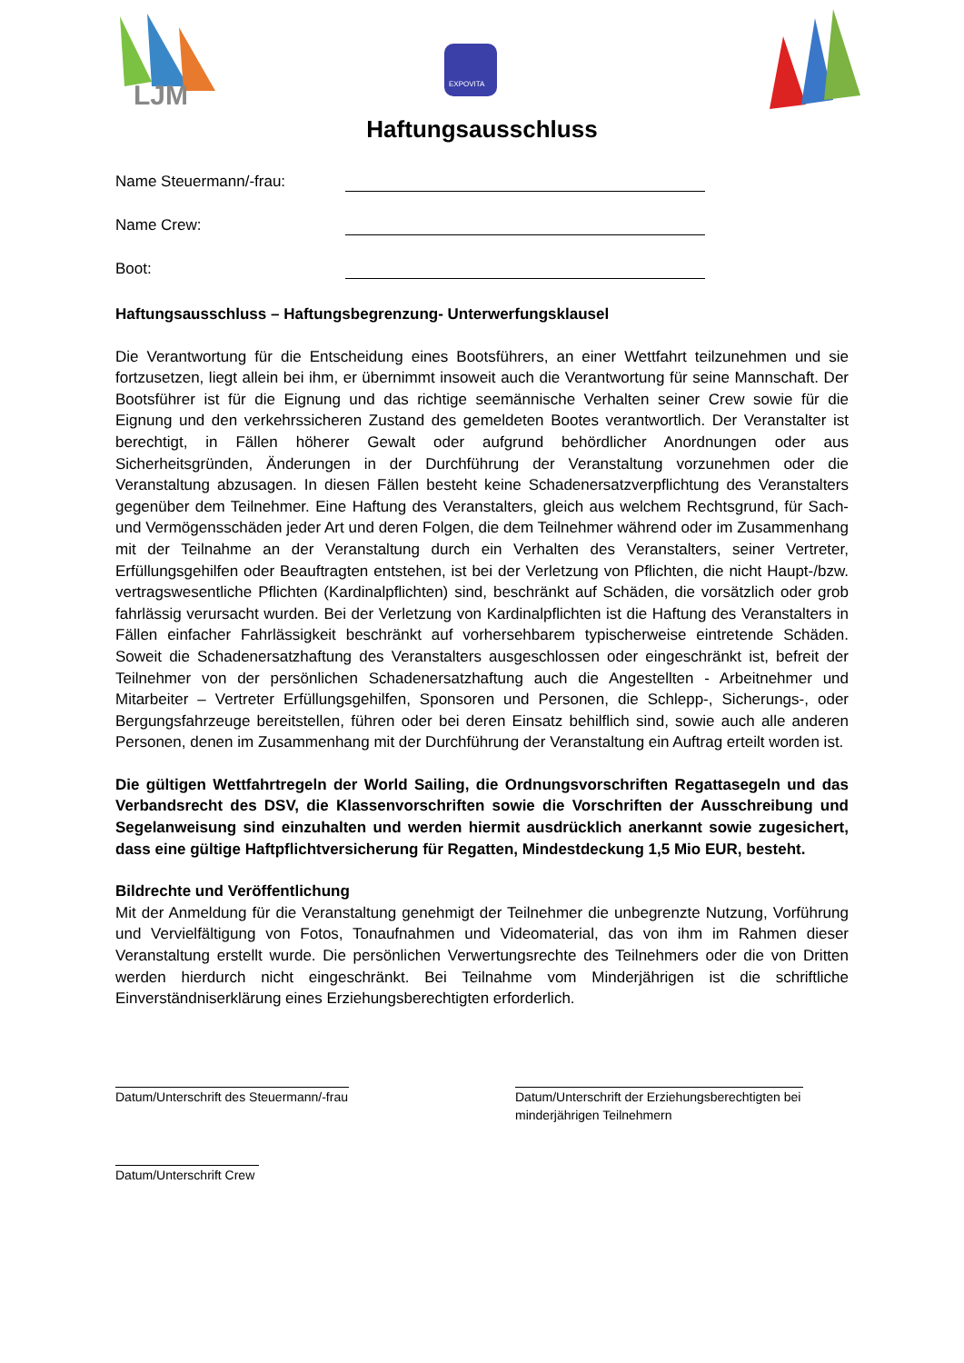LJM
EXPOVITA
Haftungsausschluss
Name Steuermann/-frau:
Name Crew:
Boot:
Haftungsausschluss – Haftungsbegrenzung- Unterwerfungsklausel
Die Verantwortung für die Entscheidung eines Bootsführers, an einer Wettfahrt teilzunehmen und sie fortzusetzen, liegt allein bei ihm, er übernimmt insoweit auch die Verantwortung für seine Mannschaft. Der Bootsführer ist für die Eignung und das richtige seemännische Verhalten seiner Crew sowie für die Eignung und den verkehrssicheren Zustand des gemeldeten Bootes verantwortlich. Der Veranstalter ist berechtigt, in Fällen höherer Gewalt oder aufgrund behördlicher Anordnungen oder aus Sicherheitsgründen, Änderungen in der Durchführung der Veranstaltung vorzunehmen oder die Veranstaltung abzusagen. In diesen Fällen besteht keine Schadenersatzverpflichtung des Veranstalters gegenüber dem Teilnehmer. Eine Haftung des Veranstalters, gleich aus welchem Rechtsgrund, für Sach- und Vermögensschäden jeder Art und deren Folgen, die dem Teilnehmer während oder im Zusammenhang mit der Teilnahme an der Veranstaltung durch ein Verhalten des Veranstalters, seiner Vertreter, Erfüllungsgehilfen oder Beauftragten entstehen, ist bei der Verletzung von Pflichten, die nicht Haupt-/bzw. vertragswesentliche Pflichten (Kardinalpflichten) sind, beschränkt auf Schäden, die vorsätzlich oder grob fahrlässig verursacht wurden. Bei der Verletzung von Kardinalpflichten ist die Haftung des Veranstalters in Fällen einfacher Fahrlässigkeit beschränkt auf vorhersehbarem typischerweise eintretende Schäden. Soweit die Schadenersatzhaftung des Veranstalters ausgeschlossen oder eingeschränkt ist, befreit der Teilnehmer von der persönlichen Schadenersatzhaftung auch die Angestellten - Arbeitnehmer und Mitarbeiter – Vertreter Erfüllungsgehilfen, Sponsoren und Personen, die Schlepp-, Sicherungs-, oder Bergungsfahrzeuge bereitstellen, führen oder bei deren Einsatz behilflich sind, sowie auch alle anderen Personen, denen im Zusammenhang mit der Durchführung der Veranstaltung ein Auftrag erteilt worden ist.
Die gültigen Wettfahrtregeln der World Sailing, die Ordnungsvorschriften Regattasegeln und das Verbandsrecht des DSV, die Klassenvorschriften sowie die Vorschriften der Ausschreibung und Segelanweisung sind einzuhalten und werden hiermit ausdrücklich anerkannt sowie zugesichert, dass eine gültige Haftpflichtversicherung für Regatten, Mindestdeckung 1,5 Mio EUR, besteht.
Bildrechte und Veröffentlichung
Mit der Anmeldung für die Veranstaltung genehmigt der Teilnehmer die unbegrenzte Nutzung, Vorführung und Vervielfältigung von Fotos, Tonaufnahmen und Videomaterial, das von ihm im Rahmen dieser Veranstaltung erstellt wurde. Die persönlichen Verwertungsrechte des Teilnehmers oder die von Dritten werden hierdurch nicht eingeschränkt. Bei Teilnahme vom Minderjährigen ist die schriftliche Einverständniserklärung eines Erziehungsberechtigten erforderlich.
Datum/Unterschrift des Steuermann/-frau Datum/Unterschrift der Erziehungsberechtigten bei
minderjährigen Teilnehmern
Datum/Unterschrift Crew